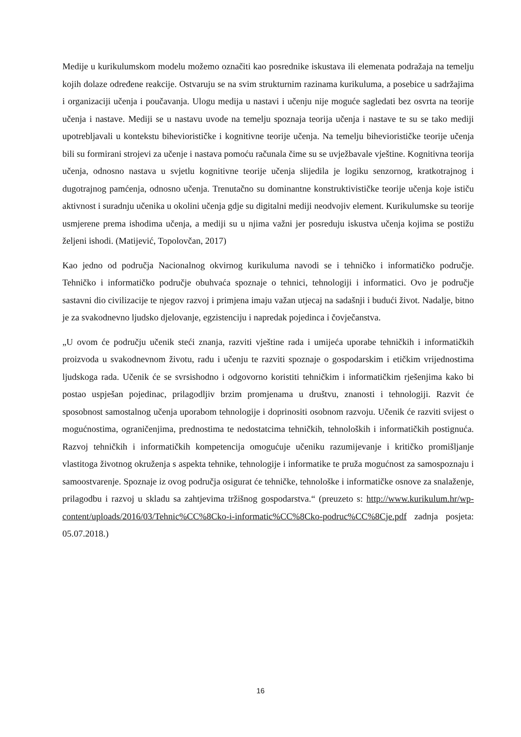Medije u kurikulumskom modelu možemo označiti kao posrednike iskustava ili elemenata podražaja na temelju kojih dolaze određene reakcije. Ostvaruju se na svim strukturnim razinama kurikuluma, a posebice u sadržajima i organizaciji učenja i poučavanja. Ulogu medija u nastavi i učenju nije moguće sagledati bez osvrta na teorije učenja i nastave. Mediji se u nastavu uvode na temelju spoznaja teorija učenja i nastave te su se tako mediji upotrebljavali u kontekstu biheviorističke i kognitivne teorije učenja. Na temelju biheviorističke teorije učenja bili su formirani strojevi za učenje i nastava pomoću računala čime su se uvježbavale vještine. Kognitivna teorija učenja, odnosno nastava u svjetlu kognitivne teorije učenja slijedila je logiku senzornog, kratkotrajnog i dugotrajnog pamćenja, odnosno učenja. Trenutačno su dominantne konstruktivističke teorije učenja koje ističu aktivnost i suradnju učenika u okolini učenja gdje su digitalni mediji neodvojiv element. Kurikulumske su teorije usmjerene prema ishodima učenja, a mediji su u njima važni jer posreduju iskustva učenja kojima se postižu željeni ishodi. (Matijević, Topolovčan, 2017)
Kao jedno od područja Nacionalnog okvirnog kurikuluma navodi se i tehničko i informatičko područje. Tehničko i informatičko područje obuhvaća spoznaje o tehnici, tehnologiji i informatici. Ovo je područje sastavni dio civilizacije te njegov razvoj i primjena imaju važan utjecaj na sadašnji i budući život. Nadalje, bitno je za svakodnevno ljudsko djelovanje, egzistenciju i napredak pojedinca i čovječanstva.
„U ovom će području učenik steći znanja, razviti vještine rada i umijeća uporabe tehničkih i informatičkih proizvoda u svakodnevnom životu, radu i učenju te razviti spoznaje o gospodarskim i etičkim vrijednostima ljudskoga rada. Učenik će se svrsishodno i odgovorno koristiti tehničkim i informatičkim rješenjima kako bi postao uspješan pojedinac, prilagodljiv brzim promjenama u društvu, znanosti i tehnologiji. Razvit će sposobnost samostalnog učenja uporabom tehnologije i doprinositi osobnom razvoju. Učenik će razviti svijest o mogućnostima, ograničenjima, prednostima te nedostatcima tehničkih, tehnoloških i informatičkih postignuća. Razvoj tehničkih i informatičkih kompetencija omogućuje učeniku razumijevanje i kritičko promišljanje vlastitoga životnog okruženja s aspekta tehnike, tehnologije i informatike te pruža mogućnost za samospoznaju i samoostvarenje. Spoznaje iz ovog područja osigurat će tehničke, tehnološke i informatičke osnove za snalaženje, prilagodbu i razvoj u skladu sa zahtjevima tržišnog gospodarstva.“ (preuzeto s: http://www.kurikulum.hr/wp-content/uploads/2016/03/Tehnic%CC%8Cko-i-informatic%CC%8Cko-podruc%CC%8Cje.pdf zadnja posjeta: 05.07.2018.)
16